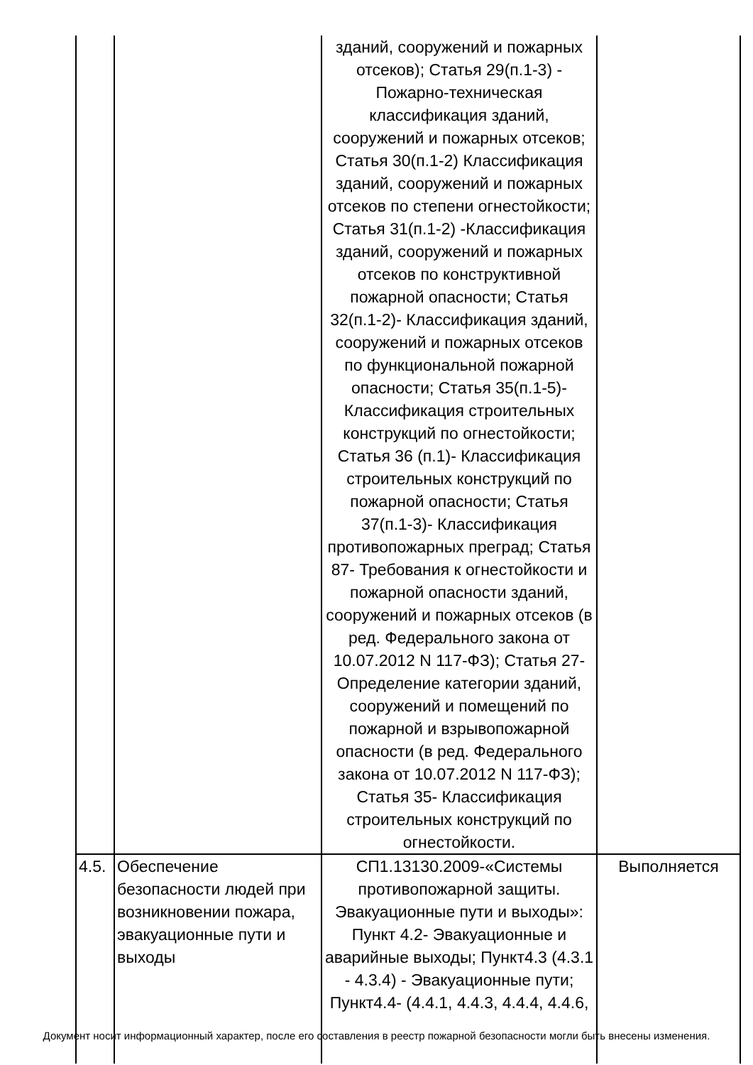| | | зданий, сооружений и пожарных отсеков); Статья 29(п.1-3) - Пожарно-техническая классификация зданий, сооружений и пожарных отсеков; Статья 30(п.1-2) Классификация зданий, сооружений и пожарных отсеков по степени огнестойкости; Статья 31(п.1-2) -Классификация зданий, сооружений и пожарных отсеков по конструктивной пожарной опасности; Статья 32(п.1-2)- Классификация зданий, сооружений и пожарных отсеков по функциональной пожарной опасности; Статья 35(п.1-5)- Классификация строительных конструкций по огнестойкости; Статья 36 (п.1)- Классификация строительных конструкций по пожарной опасности; Статья 37(п.1-3)- Классификация противопожарных преград; Статья 87- Требования к огнестойкости и пожарной опасности зданий, сооружений и пожарных отсеков (в ред. Федерального закона от 10.07.2012 N 117-ФЗ); Статья 27- Определение категории зданий, сооружений и помещений по пожарной и взрывопожарной опасности (в ред. Федерального закона от 10.07.2012 N 117-ФЗ); Статья 35- Классификация строительных конструкций по огнестойкости. | |
| 4.5. | Обеспечение безопасности людей при возникновении пожара, эвакуационные пути и выходы | СП1.13130.2009-«Системы противопожарной защиты. Эвакуационные пути и выходы»: Пункт 4.2- Эвакуационные и аварийные выходы; Пункт4.3 (4.3.1 - 4.3.4) - Эвакуационные пути; Пункт4.4- (4.4.1, 4.4.3, 4.4.4, 4.4.6, | Выполняется |
Документ носит информационный характер, после его составления в реестр пожарной безопасности могли быть внесены изменения.